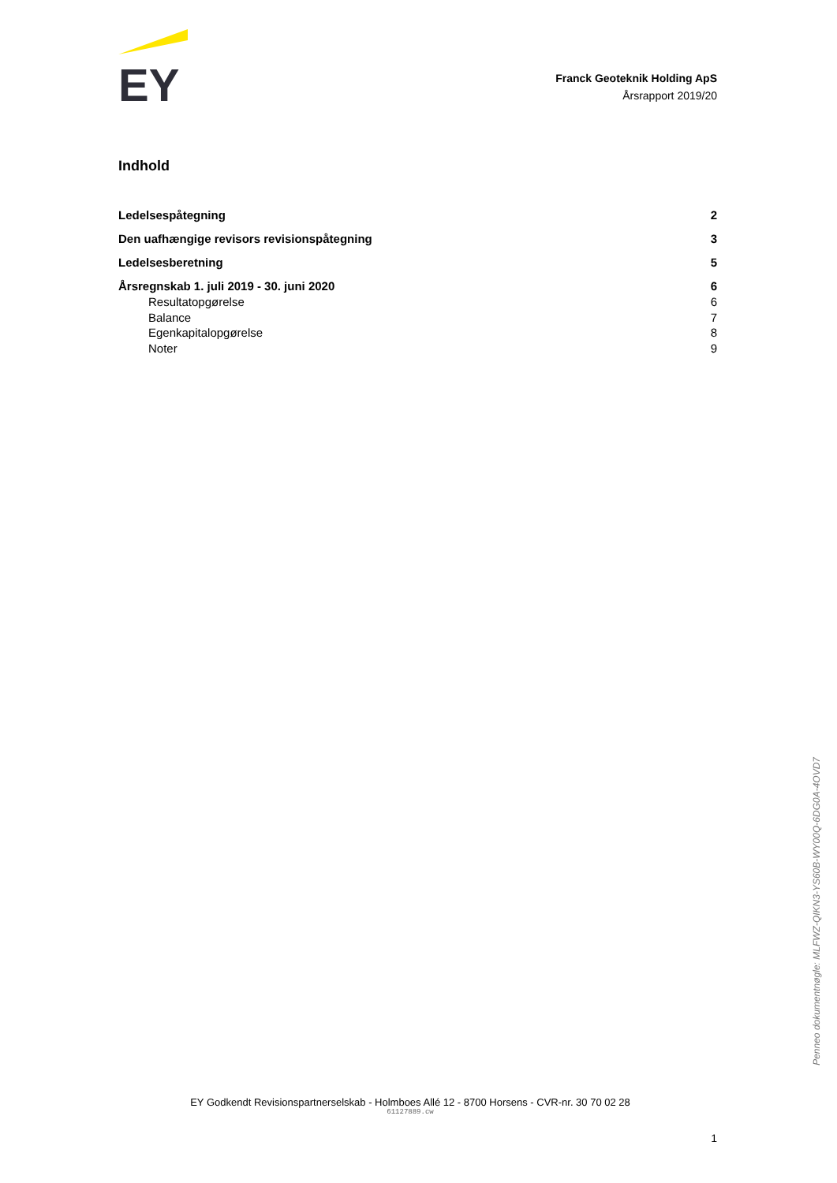EY
Franck Geoteknik Holding ApS
Årsrapport 2019/20
Indhold
Ledelsespåtegning 2
Den uafhængige revisors revisionspåtegning 3
Ledelsesberetning 5
Årsregnskab 1. juli 2019 - 30. juni 2020 6
Resultatopgørelse 6
Balance 7
Egenkapitalopgørelse 8
Noter 9
Penneo dokumentnøgle: MLFWZ-QIKN3-YS60B-WY00Q-6DG0A-4OVD7
EY Godkendt Revisionspartnerselskab - Holmboes Allé 12 - 8700 Horsens - CVR-nr. 30 70 02 28
61127889.cw
1